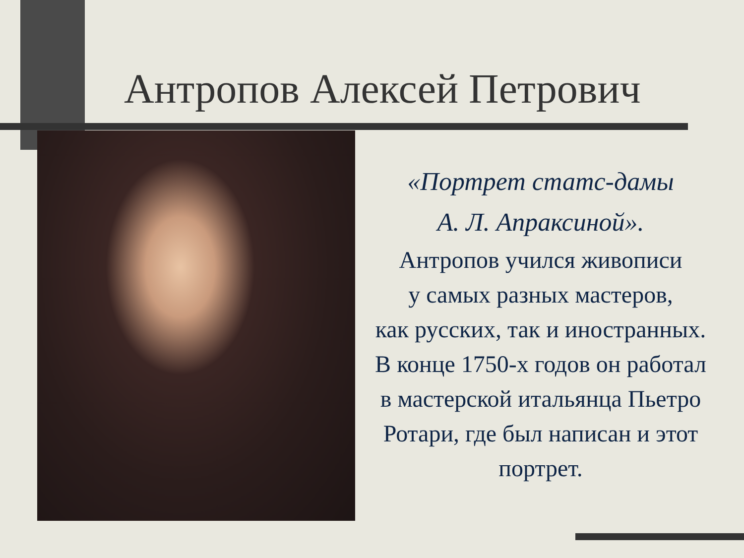Антропов Алексей Петрович
«Портрет статс-дамы
А. Л. Апраксиной».
Антропов учился живописи
у самых разных мастеров,
как русских, так и иностранных.
В конце 1750-х годов он работал
в мастерской итальянца Пьетро
Ротари, где был написан и этот
портрет.